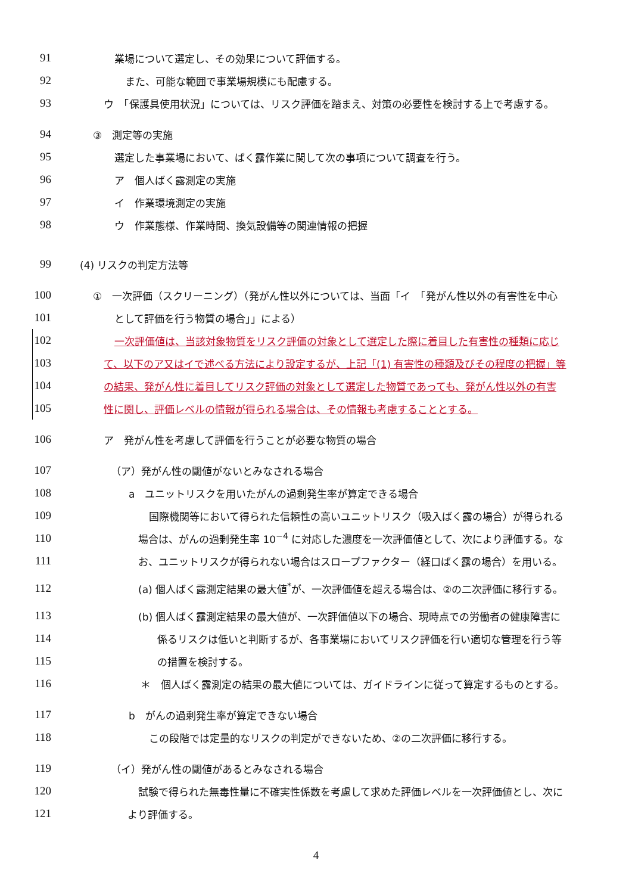91 業場について選定し、その効果について評価する。
92 また、可能な範囲で事業場規模にも配慮する。
93 ウ　「保護具使用状況」については、リスク評価を踏まえ、対策の必要性を検討する上で考慮する。
94 ③　測定等の実施
95 選定した事業場において、ばく露作業に関して次の事項について調査を行う。
96 ア　個人ばく露測定の実施
97 イ　作業環境測定の実施
98 ウ　作業態様、作業時間、換気設備等の関連情報の把握
99 (4) リスクの判定方法等
100 ①　一次評価（スクリーニング）（発がん性以外については、当面「イ　「発がん性以外の有害性を中心
101 として評価を行う物質の場合」」による）
102 一次評価値は、当該対象物質をリスク評価の対象として選定した際に着目した有害性の種類に応じ
103 て、以下のア又はイで述べる方法により設定するが、上記「(1) 有害性の種類及びその程度の把握」等
104 の結果、発がん性に着目してリスク評価の対象として選定した物質であっても、発がん性以外の有害
105 性に関し、評価レベルの情報が得られる場合は、その情報も考慮することとする。
106 ア　発がん性を考慮して評価を行うことが必要な物質の場合
107 （ア）発がん性の閾値がないとみなされる場合
108 a　ユニットリスクを用いたがんの過剰発生率が算定できる場合
109 国際機関等において得られた信頼性の高いユニットリスク（吸入ばく露の場合）が得られる
110 場合は、がんの過剰発生率 10<sup>−4</sup> に対応した濃度を一次評価値として、次により評価する。な
111 お、ユニットリスクが得られない場合はスロープファクター（経口ばく露の場合）を用いる。
112 (a) 個人ばく露測定結果の最大値<sup>*</sup>が、一次評価値を超える場合は、②の二次評価に移行する。
113 (b) 個人ばく露測定結果の最大値が、一次評価値以下の場合、現時点での労働者の健康障害に
114 係るリスクは低いと判断するが、各事業場においてリスク評価を行い適切な管理を行う等
115 の措置を検討する。
116 ＊　個人ばく露測定の結果の最大値については、ガイドラインに従って算定するものとする。
117 b　がんの過剰発生率が算定できない場合
118 この段階では定量的なリスクの判定ができないため、②の二次評価に移行する。
119 （イ）発がん性の閾値があるとみなされる場合
120 試験で得られた無毒性量に不確実性係数を考慮して求めた評価レベルを一次評価値とし、次に
121 より評価する。
4